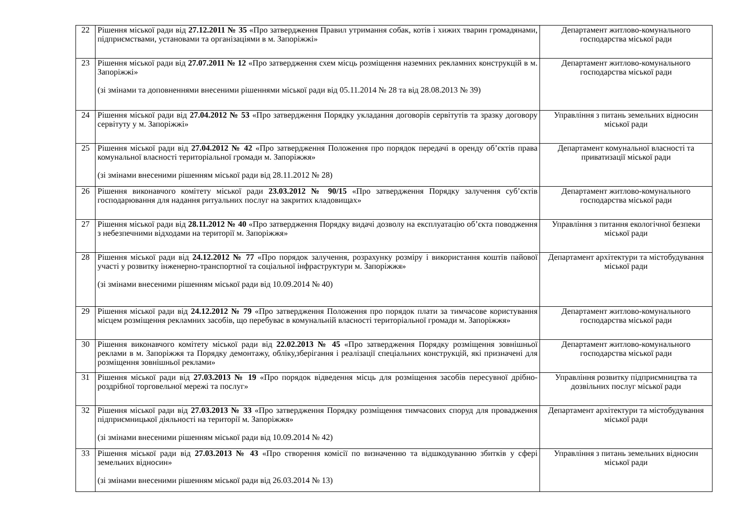| 22 | Рішення міської ради від 27.12.2011 № 35 «Про затвердження Правил утримання собак, котів і хижих тварин громадянами, підприємствами, установами та організаціями в м. Запоріжжі» | Департамент житлово-комунального господарства міської ради |
| 23 | Рішення міської ради від 27.07.2011 № 12 «Про затвердження схем місць розміщення наземних рекламних конструкцій в м. Запоріжжі» (зі змінами та доповненнями внесеними рішеннями міської ради від 05.11.2014 № 28 та від 28.08.2013 № 39) | Департамент житлово-комунального господарства міської ради |
| 24 | Рішення міської ради від 27.04.2012 № 53 «Про затвердження Порядку укладання договорів сервітутів та зразку договору сервітуту у м. Запоріжжі» | Управління з питань земельних відносин міської ради |
| 25 | Рішення міської ради від 27.04.2012 № 42 «Про затвердження Положення про порядок передачі в оренду об’єктів права комунальної власності територіальної громади м. Запоріжжя» (зі змінами внесеними рішенням міської ради від 28.11.2012 № 28) | Департамент комунальної власності та приватизації міської ради |
| 26 | Рішення виконавчого комітету міської ради 23.03.2012 № 90/15 «Про затвердження Порядку залучення суб’єктів господарювання для надання ритуальних послуг на закритих кладовищах» | Департамент житлово-комунального господарства міської ради |
| 27 | Рішення міської ради від 28.11.2012 № 40 «Про затвердження Порядку видачі дозволу на експлуатацію об’єкта поводження з небезпечними відходами на території м. Запоріжжя» | Управління з питання екологічної безпеки міської ради |
| 28 | Рішення міської ради від 24.12.2012 № 77 «Про порядок залучення, розрахунку розміру і використання коштів пайової участі у розвитку інженерно-транспортної та соціальної інфраструктури м. Запоріжжя» (зі змінами внесеними рішенням міської ради від 10.09.2014 № 40) | Департамент архітектури та містобудування міської ради |
| 29 | Рішення міської ради від 24.12.2012 № 79 «Про затвердження Положення про порядок плати за тимчасове користування місцем розміщення рекламних засобів, що перебуває в комунальній власності територіальної громади м. Запоріжжя» | Департамент житлово-комунального господарства міської ради |
| 30 | Рішення виконавчого комітету міської ради від 22.02.2013 № 45 «Про затвердження Порядку розміщення зовнішньої реклами в м. Запоріжжя та Порядку демонтажу, обліку,зберігання і реалізації спеціальних конструкцій, які призначені для розміщення зовнішньої реклами» | Департамент житлово-комунального господарства міської ради |
| 31 | Рішення міської ради від 27.03.2013 № 19 «Про порядок відведення місць для розміщення засобів пересувної дрібно- роздрібної торговельної мережі та послуг» | Управління розвитку підприємництва та дозвільних послуг міської ради |
| 32 | Рішення міської ради від 27.03.2013 № 33 «Про затвердження Порядку розміщення тимчасових споруд для провадження підприємницької діяльності на території м. Запоріжжя» (зі змінами внесеними рішенням міської ради від 10.09.2014 № 42) | Департамент архітектури та містобудування міської ради |
| 33 | Рішення міської ради від 27.03.2013 № 43 «Про створення комісії по визначенню та відшкодуванню збитків у сфері земельних відносин» (зі змінами внесеними рішенням міської ради від 26.03.2014 № 13) | Управління з питань земельних відносин міської ради |